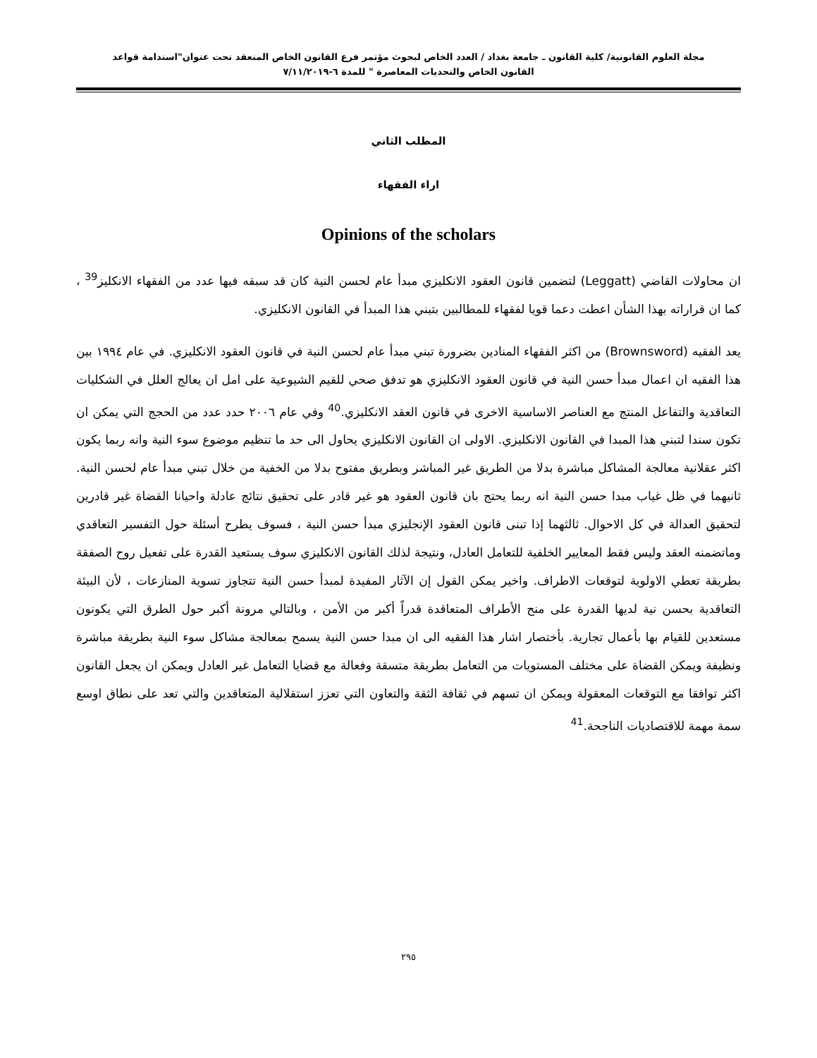مجلة العلوم القانونية/ كلية القانون ـ جامعة بغداد / العدد الخاص لبحوث مؤتمر فرع القانون الخاص المنعقد تحت عنوان"استدامة قواعد
القانون الخاص والتحديات المعاصرة " للمدة ٦-٧/١١/٢٠١٩
المطلب الثاني
اراء الفقهاء
Opinions of the scholars
ان محاولات القاضي (Leggatt) لتضمين قانون العقود الانكليزي مبدأ عام لحسن النية كان قد سبقه فيها عدد من الفقهاء الانكليز<sup>39</sup> ، كما ان قراراته بهذا الشأن اعطت دعما قويا لفقهاء للمطالبين بتبني هذا المبدأ في القانون الانكليزي.
يعد الفقيه (Brownsword) من اكثر الفقهاء المنادين بضرورة تبني مبدأ عام لحسن النية في قانون العقود الانكليزي. في عام ١٩٩٤ بين هذا الفقيه ان اعمال مبدأ حسن النية في قانون العقود الانكليزي هو تدفق صحي للقيم الشيوعية على امل ان يعالج العلل في الشكليات التعاقدية والتفاعل المنتج مع العناصر الاساسية الاخرى في قانون العقد الانكليزي.<sup>40</sup> وفي عام ٢٠٠٦ حدد عدد من الحجج التي يمكن ان تكون سندا لتبني هذا المبدا في القانون الانكليزي. الاولى ان القانون الانكليزي يحاول الى حد ما تنظيم موضوع سوء النية وانه ربما يكون اكثر عقلانية معالجة المشاكل مباشرة بدلا من الطريق غير المباشر وبطريق مفتوح بدلا من الخفية من خلال تبني مبدأ عام لحسن النية. ثانيهما في ظل غياب مبدا حسن النية انه ربما يحتج بان قانون العقود هو غير قادر على تحقيق نتائج عادلة واحيانا القضاة غير قادرين لتحقيق العدالة في كل الاحوال. ثالثهما إذا تبنى قانون العقود الإنجليزي مبدأ حسن النية ، فسوف يطرح أسئلة حول التفسير التعاقدي وماتضمنه العقد وليس فقط المعايير الخلفية للتعامل العادل، ونتيجة لذلك القانون الانكليزي سوف يستعيد القدرة على تفعيل روح الصفقة بطريقة تعطي الاولوية لتوقعات الاطراف. واخير يمكن القول إن الآثار المفيدة لمبدأ حسن النية تتجاوز تسوية المنازعات ، لأن البيئة التعاقدية بحسن نية لديها القدرة على منح الأطراف المتعاقدة قدراً أكبر من الأمن ، وبالتالي مرونة أكبر حول الطرق التي يكونون مستعدين للقيام بها بأعمال تجارية. بأختصار اشار هذا الفقيه الى ان مبدا حسن النية يسمح بمعالجة مشاكل سوء النية بطريقة مباشرة ونظيفة ويمكن القضاة على مختلف المستويات من التعامل بطريقة متسقة وفعالة مع قضايا التعامل غير العادل ويمكن ان يجعل القانون اكثر توافقا مع التوقعات المعقولة ويمكن ان تسهم في ثقافة الثقة والتعاون التي تعزز استقلالية المتعاقدين والتي تعد على نطاق اوسع سمة مهمة للاقتصاديات الناجحة.<sup>41</sup>
٢٩٥